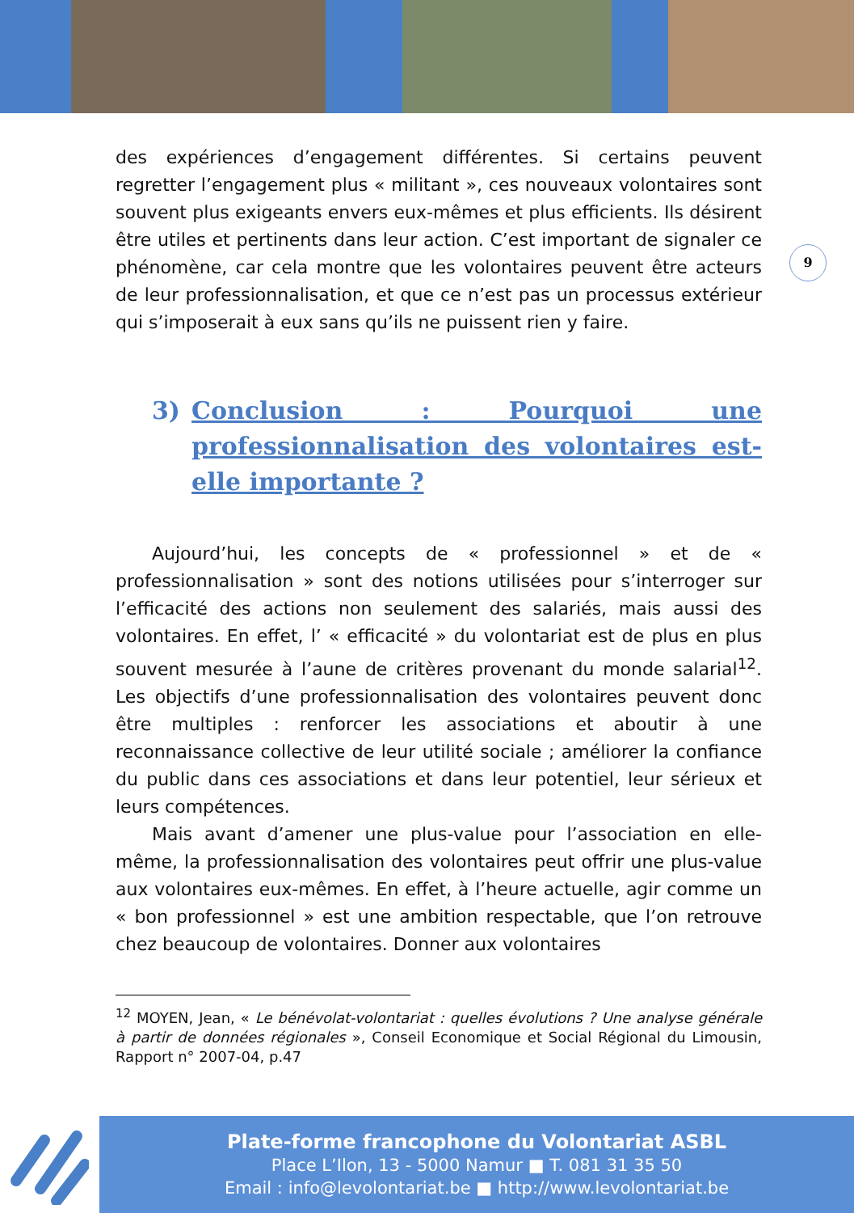9
des expériences d’engagement différentes. Si certains peuvent regretter l’engagement plus « militant », ces nouveaux volontaires sont souvent plus exigeants envers eux-mêmes et plus efficients. Ils désirent être utiles et pertinents dans leur action. C’est important de signaler ce phénomène, car cela montre que les volontaires peuvent être acteurs de leur professionnalisation, et que ce n’est pas un processus extérieur qui s’imposerait à eux sans qu’ils ne puissent rien y faire.
3) Conclusion : Pourquoi une professionnalisation des volontaires est-elle importante ?
Aujourd’hui, les concepts de « professionnel » et de « professionnalisation » sont des notions utilisées pour s’interroger sur l’efficacité des actions non seulement des salariés, mais aussi des volontaires. En effet, l’ « efficacité » du volontariat est de plus en plus souvent mesurée à l’aune de critères provenant du monde salarial<sup>12</sup>. Les objectifs d’une professionnalisation des volontaires peuvent donc être multiples : renforcer les associations et aboutir à une reconnaissance collective de leur utilité sociale ; améliorer la confiance du public dans ces associations et dans leur potentiel, leur sérieux et leurs compétences.
Mais avant d’amener une plus-value pour l’association en elle-même, la professionnalisation des volontaires peut offrir une plus-value aux volontaires eux-mêmes. En effet, à l’heure actuelle, agir comme un « bon professionnel » est une ambition respectable, que l’on retrouve chez beaucoup de volontaires. Donner aux volontaires
<sup>12</sup> MOYEN, Jean, « Le bénévolat-volontariat : quelles évolutions ? Une analyse générale à partir de données régionales », Conseil Economique et Social Régional du Limousin, Rapport n° 2007-04, p.47
Plate-forme francophone du Volontariat ASBL
Place L’Ilon, 13 - 5000 Namur ■ T. 081 31 35 50
Email : info@levolontariat.be ■ http://www.levolontariat.be